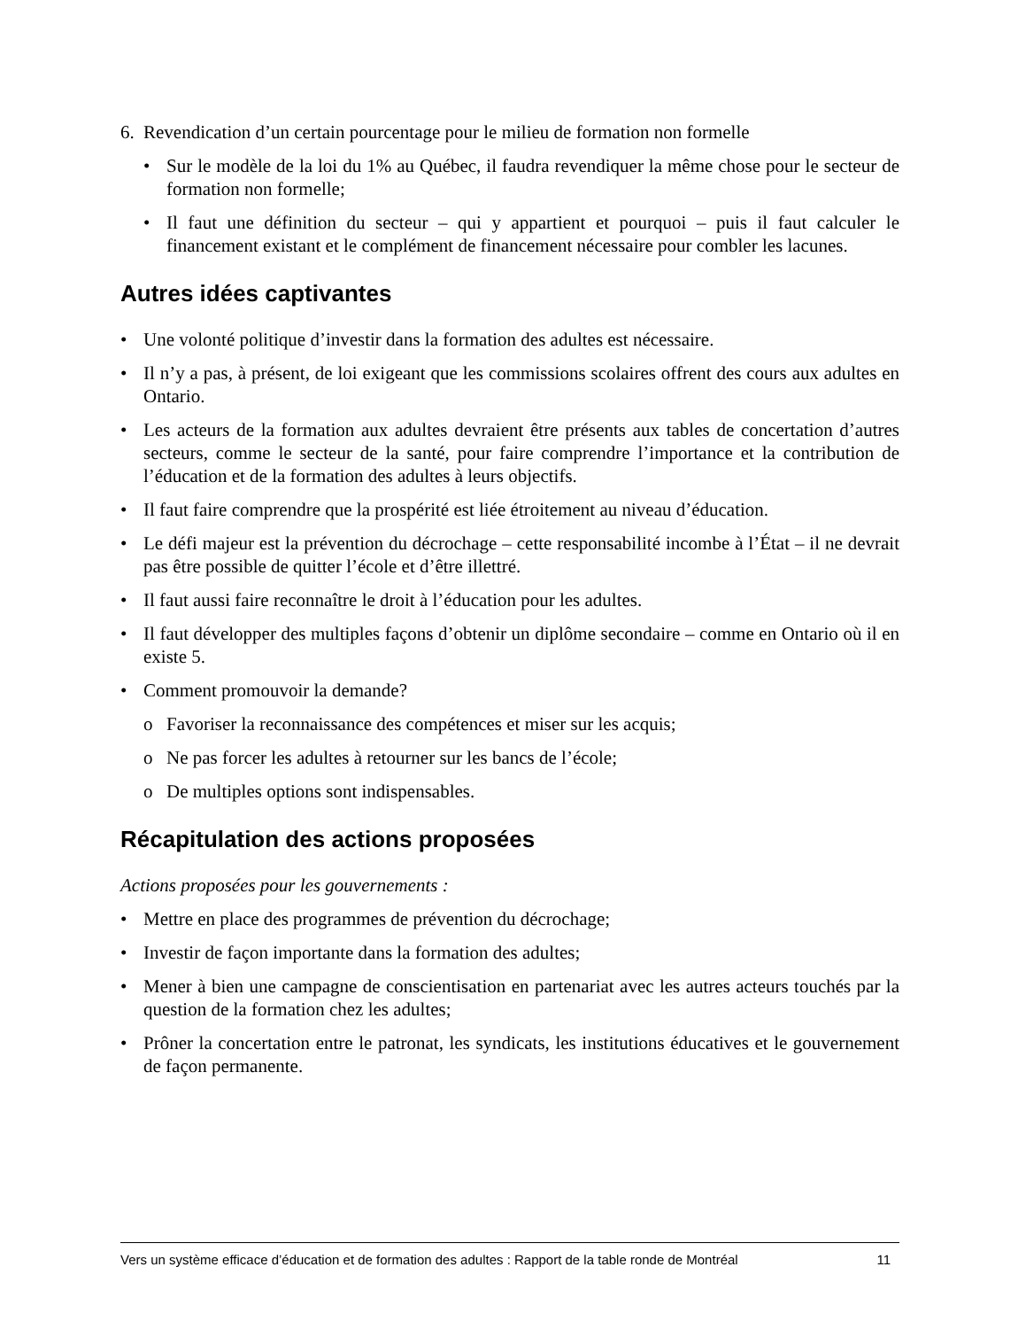6. Revendication d’un certain pourcentage pour le milieu de formation non formelle
• Sur le modèle de la loi du 1% au Québec, il faudra revendiquer la même chose pour le secteur de formation non formelle;
• Il faut une définition du secteur – qui y appartient et pourquoi – puis il faut calculer le financement existant et le complément de financement nécessaire pour combler les lacunes.
Autres idées captivantes
• Une volonté politique d’investir dans la formation des adultes est nécessaire.
• Il n’y a pas, à présent, de loi exigeant que les commissions scolaires offrent des cours aux adultes en Ontario.
• Les acteurs de la formation aux adultes devraient être présents aux tables de concertation d’autres secteurs, comme le secteur de la santé, pour faire comprendre l’importance et la contribution de l’éducation et de la formation des adultes à leurs objectifs.
• Il faut faire comprendre que la prospérité est liée étroitement au niveau d’éducation.
• Le défi majeur est la prévention du décrochage – cette responsabilité incombe à l’État – il ne devrait pas être possible de quitter l’école et d’être illettré.
• Il faut aussi faire reconnaître le droit à l’éducation pour les adultes.
• Il faut développer des multiples façons d’obtenir un diplôme secondaire – comme en Ontario où il en existe 5.
• Comment promouvoir la demande?
o Favoriser la reconnaissance des compétences et miser sur les acquis;
o Ne pas forcer les adultes à retourner sur les bancs de l’école;
o De multiples options sont indispensables.
Récapitulation des actions proposées
Actions proposées pour les gouvernements :
• Mettre en place des programmes de prévention du décrochage;
• Investir de façon importante dans la formation des adultes;
• Mener à bien une campagne de conscientisation en partenariat avec les autres acteurs touchés par la question de la formation chez les adultes;
• Prôner la concertation entre le patronat, les syndicats, les institutions éducatives et le gouvernement de façon permanente.
Vers un système efficace d’éducation et de formation des adultes : Rapport de la table ronde de Montréal 11